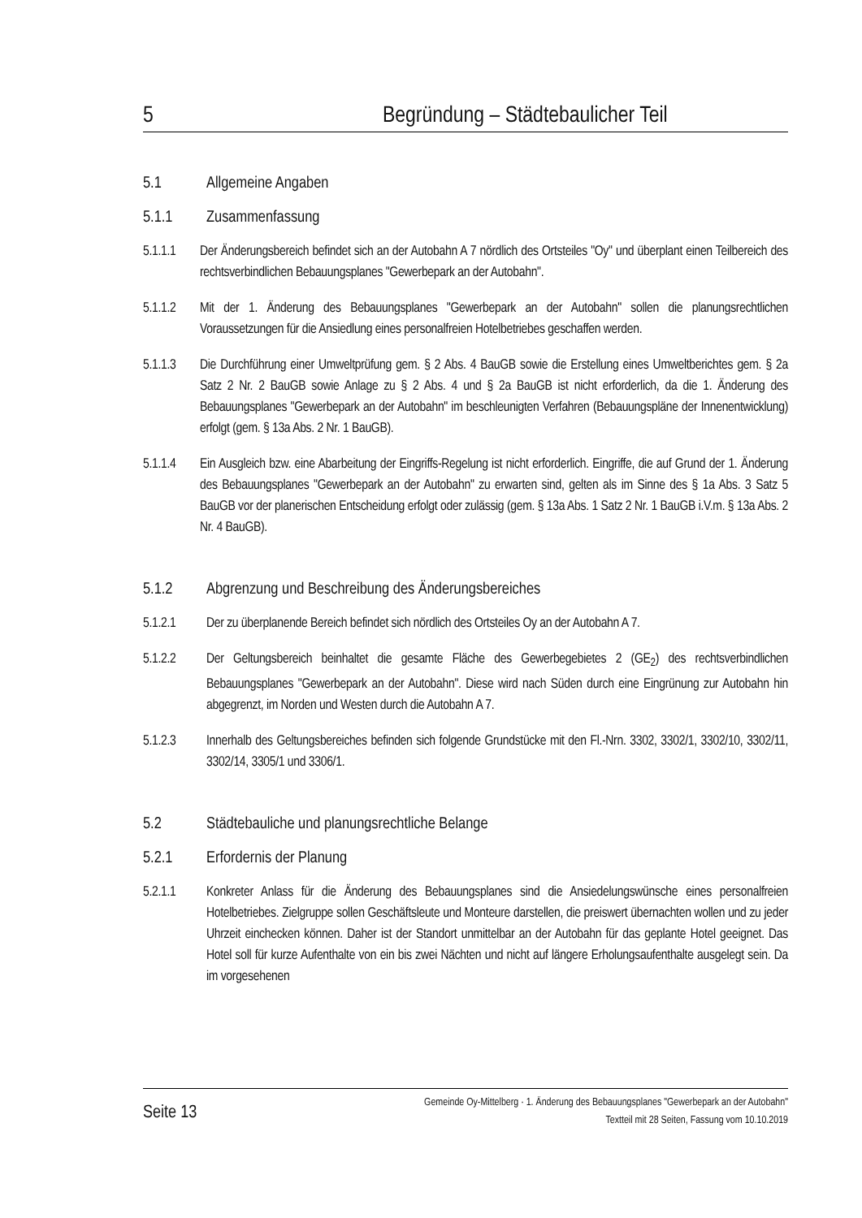5 Begründung – Städtebaulicher Teil
5.1 Allgemeine Angaben
5.1.1 Zusammenfassung
5.1.1.1 Der Änderungsbereich befindet sich an der Autobahn A 7 nördlich des Ortsteiles "Oy" und überplant einen Teilbereich des rechtsverbindlichen Bebauungsplanes "Gewerbepark an der Autobahn".
5.1.1.2 Mit der 1. Änderung des Bebauungsplanes "Gewerbepark an der Autobahn" sollen die planungsrechtlichen Voraussetzungen für die Ansiedlung eines personalfreien Hotelbetriebes geschaffen werden.
5.1.1.3 Die Durchführung einer Umweltprüfung gem. § 2 Abs. 4 BauGB sowie die Erstellung eines Umweltberichtes gem. § 2a Satz 2 Nr. 2 BauGB sowie Anlage zu § 2 Abs. 4 und § 2a BauGB ist nicht erforderlich, da die 1. Änderung des Bebauungsplanes "Gewerbepark an der Autobahn" im beschleunigten Verfahren (Bebauungspläne der Innenentwicklung) erfolgt (gem. § 13a Abs. 2 Nr. 1 BauGB).
5.1.1.4 Ein Ausgleich bzw. eine Abarbeitung der Eingriffs-Regelung ist nicht erforderlich. Eingriffe, die auf Grund der 1. Änderung des Bebauungsplanes "Gewerbepark an der Autobahn" zu erwarten sind, gelten als im Sinne des § 1a Abs. 3 Satz 5 BauGB vor der planerischen Entscheidung erfolgt oder zulässig (gem. § 13a Abs. 1 Satz 2 Nr. 1 BauGB i.V.m. § 13a Abs. 2 Nr. 4 BauGB).
5.1.2 Abgrenzung und Beschreibung des Änderungsbereiches
5.1.2.1 Der zu überplanende Bereich befindet sich nördlich des Ortsteiles Oy an der Autobahn A 7.
5.1.2.2 Der Geltungsbereich beinhaltet die gesamte Fläche des Gewerbegebietes 2 (GE<sub>2</sub>) des rechtsverbindlichen Bebauungsplanes "Gewerbepark an der Autobahn". Diese wird nach Süden durch eine Eingrünung zur Autobahn hin abgegrenzt, im Norden und Westen durch die Autobahn A 7.
5.1.2.3 Innerhalb des Geltungsbereiches befinden sich folgende Grundstücke mit den Fl.-Nrn. 3302, 3302/1, 3302/10, 3302/11, 3302/14, 3305/1 und 3306/1.
5.2 Städtebauliche und planungsrechtliche Belange
5.2.1 Erfordernis der Planung
5.2.1.1 Konkreter Anlass für die Änderung des Bebauungsplanes sind die Ansiedelungswünsche eines personalfreien Hotelbetriebes. Zielgruppe sollen Geschäftsleute und Monteure darstellen, die preiswert übernachten wollen und zu jeder Uhrzeit einchecken können. Daher ist der Standort unmittelbar an der Autobahn für das geplante Hotel geeignet. Das Hotel soll für kurze Aufenthalte von ein bis zwei Nächten und nicht auf längere Erholungsaufenthalte ausgelegt sein. Da im vorgesehenen
Seite 13 Gemeinde Oy-Mittelberg · 1. Änderung des Bebauungsplanes "Gewerbepark an der Autobahn"
Textteil mit 28 Seiten, Fassung vom 10.10.2019